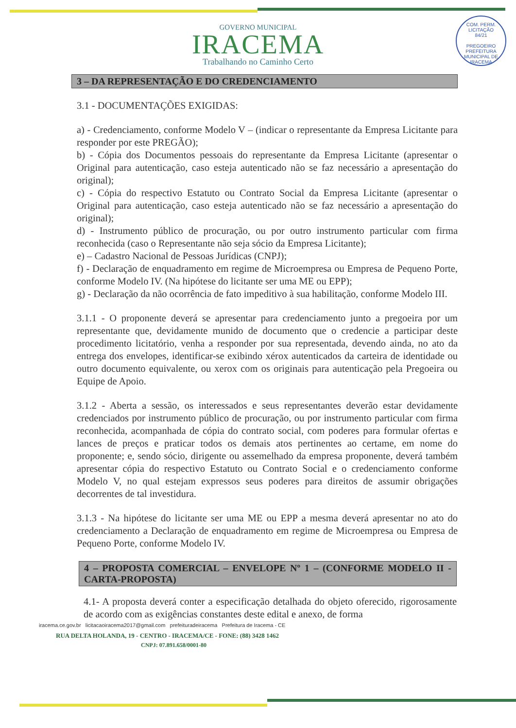COM. PERM. LICITAÇÃO
84/21
PREGOEIRO
PREFEITURA MUNICIPAL DE IRACEMA
GOVERNO MUNICIPAL
IRACEMA
Trabalhando no Caminho Certo
3 – DA REPRESENTAÇÃO E DO CREDENCIAMENTO
3.1 - DOCUMENTAÇÕES EXIGIDAS:
a) - Credenciamento, conforme Modelo V – (indicar o representante da Empresa Licitante para responder por este PREGÃO);
b) - Cópia dos Documentos pessoais do representante da Empresa Licitante (apresentar o Original para autenticação, caso esteja autenticado não se faz necessário a apresentação do original);
c) - Cópia do respectivo Estatuto ou Contrato Social da Empresa Licitante (apresentar o Original para autenticação, caso esteja autenticado não se faz necessário a apresentação do original);
d) - Instrumento público de procuração, ou por outro instrumento particular com firma reconhecida (caso o Representante não seja sócio da Empresa Licitante);
e) – Cadastro Nacional de Pessoas Jurídicas (CNPJ);
f) - Declaração de enquadramento em regime de Microempresa ou Empresa de Pequeno Porte, conforme Modelo IV. (Na hipótese do licitante ser uma ME ou EPP);
g) - Declaração da não ocorrência de fato impeditivo à sua habilitação, conforme Modelo III.
3.1.1 - O proponente deverá se apresentar para credenciamento junto a pregoeira por um representante que, devidamente munido de documento que o credencie a participar deste procedimento licitatório, venha a responder por sua representada, devendo ainda, no ato da entrega dos envelopes, identificar-se exibindo xérox autenticados da carteira de identidade ou outro documento equivalente, ou xerox com os originais para autenticação pela Pregoeira ou Equipe de Apoio.
3.1.2 - Aberta a sessão, os interessados e seus representantes deverão estar devidamente credenciados por instrumento público de procuração, ou por instrumento particular com firma reconhecida, acompanhada de cópia do contrato social, com poderes para formular ofertas e lances de preços e praticar todos os demais atos pertinentes ao certame, em nome do proponente; e, sendo sócio, dirigente ou assemelhado da empresa proponente, deverá também apresentar cópia do respectivo Estatuto ou Contrato Social e o credenciamento conforme Modelo V, no qual estejam expressos seus poderes para direitos de assumir obrigações decorrentes de tal investidura.
3.1.3 - Na hipótese do licitante ser uma ME ou EPP a mesma deverá apresentar no ato do credenciamento a Declaração de enquadramento em regime de Microempresa ou Empresa de Pequeno Porte, conforme Modelo IV.
4 – PROPOSTA COMERCIAL – ENVELOPE Nº 1 – (CONFORME MODELO II - CARTA-PROPOSTA)
4.1- A proposta deverá conter a especificação detalhada do objeto oferecido, rigorosamente de acordo com as exigências constantes deste edital e anexo, de forma
iracema.ce.gov.br licitacaoiracema2017@gmail.com prefeituradeiracema Prefeitura de Iracema - CE
RUA DELTA HOLANDA, 19 - CENTRO - IRACEMA/CE - FONE: (88) 3428 1462
CNPJ: 07.891.658/0001-80